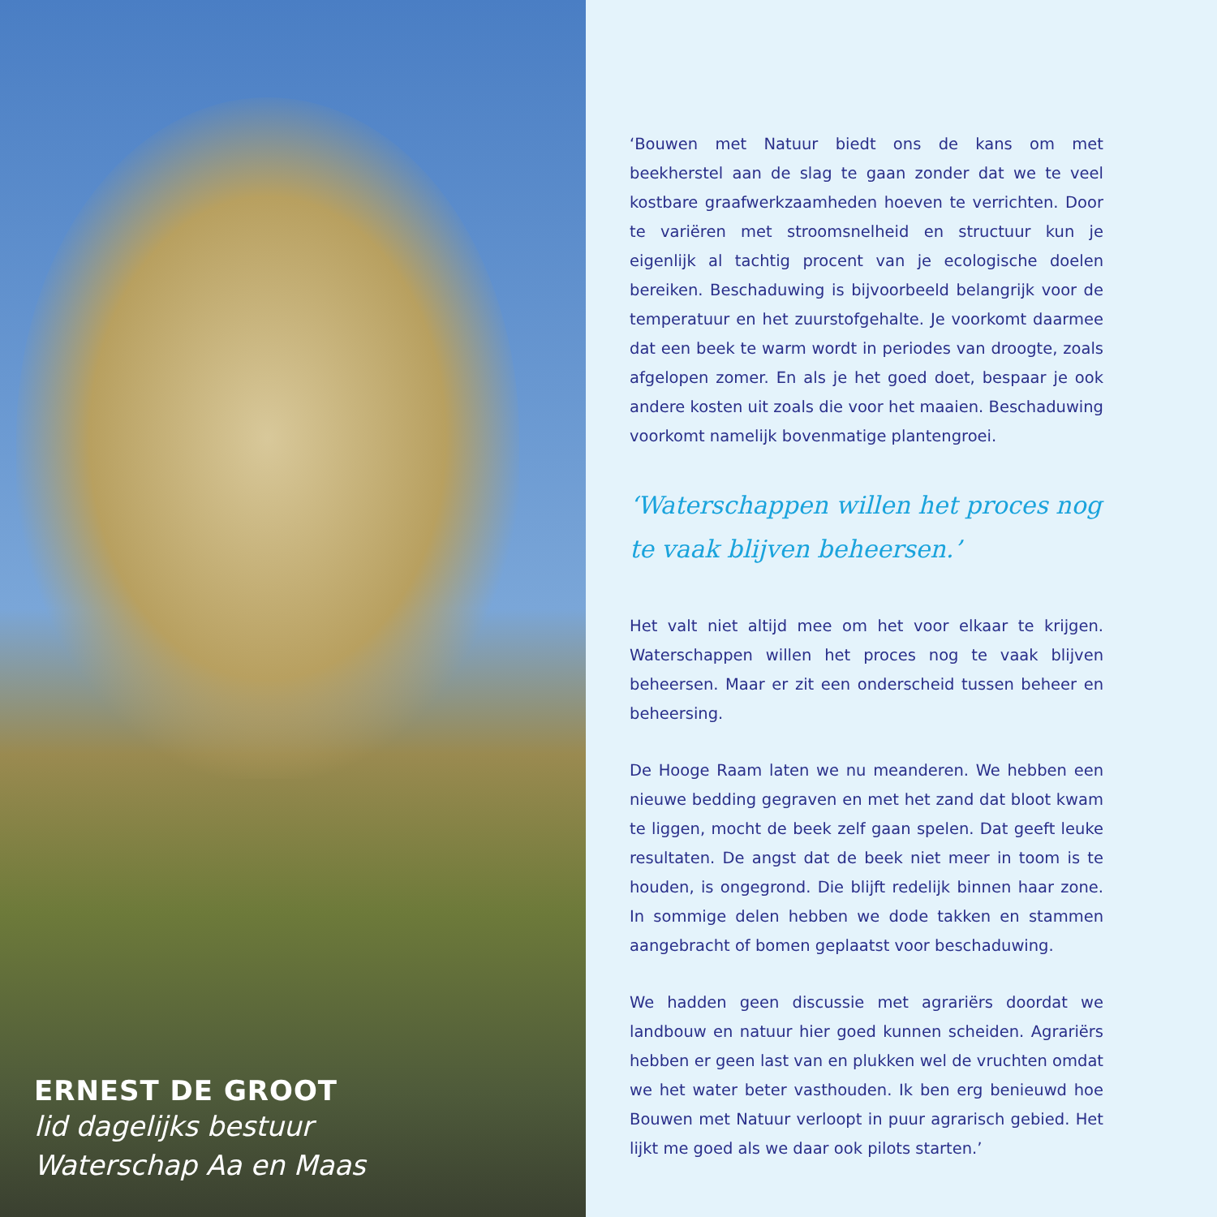ERNEST DE GROOT
lid dagelijks bestuur
Waterschap Aa en Maas
‘Bouwen met Natuur biedt ons de kans om met beekherstel aan de slag te gaan zonder dat we te veel kostbare graafwerkzaamheden hoeven te verrichten. Door te variëren met stroomsnelheid en structuur kun je eigenlijk al tachtig procent van je ecologische doelen bereiken. Beschaduwing is bijvoorbeeld belangrijk voor de temperatuur en het zuurstofgehalte. Je voorkomt daarmee dat een beek te warm wordt in periodes van droogte, zoals afgelopen zomer. En als je het goed doet, bespaar je ook andere kosten uit zoals die voor het maaien. Beschaduwing voorkomt namelijk bovenmatige plantengroei.
‘Waterschappen willen het proces nog te vaak blijven beheersen.’
Het valt niet altijd mee om het voor elkaar te krijgen. Waterschappen willen het proces nog te vaak blijven beheersen. Maar er zit een onderscheid tussen beheer en beheersing.
De Hooge Raam laten we nu meanderen. We hebben een nieuwe bedding gegraven en met het zand dat bloot kwam te liggen, mocht de beek zelf gaan spelen. Dat geeft leuke resultaten. De angst dat de beek niet meer in toom is te houden, is ongegrond. Die blijft redelijk binnen haar zone. In sommige delen hebben we dode takken en stammen aangebracht of bomen geplaatst voor beschaduwing.
We hadden geen discussie met agrariërs doordat we landbouw en natuur hier goed kunnen scheiden. Agrariërs hebben er geen last van en plukken wel de vruchten omdat we het water beter vasthouden. Ik ben erg benieuwd hoe Bouwen met Natuur verloopt in puur agrarisch gebied. Het lijkt me goed als we daar ook pilots starten.’